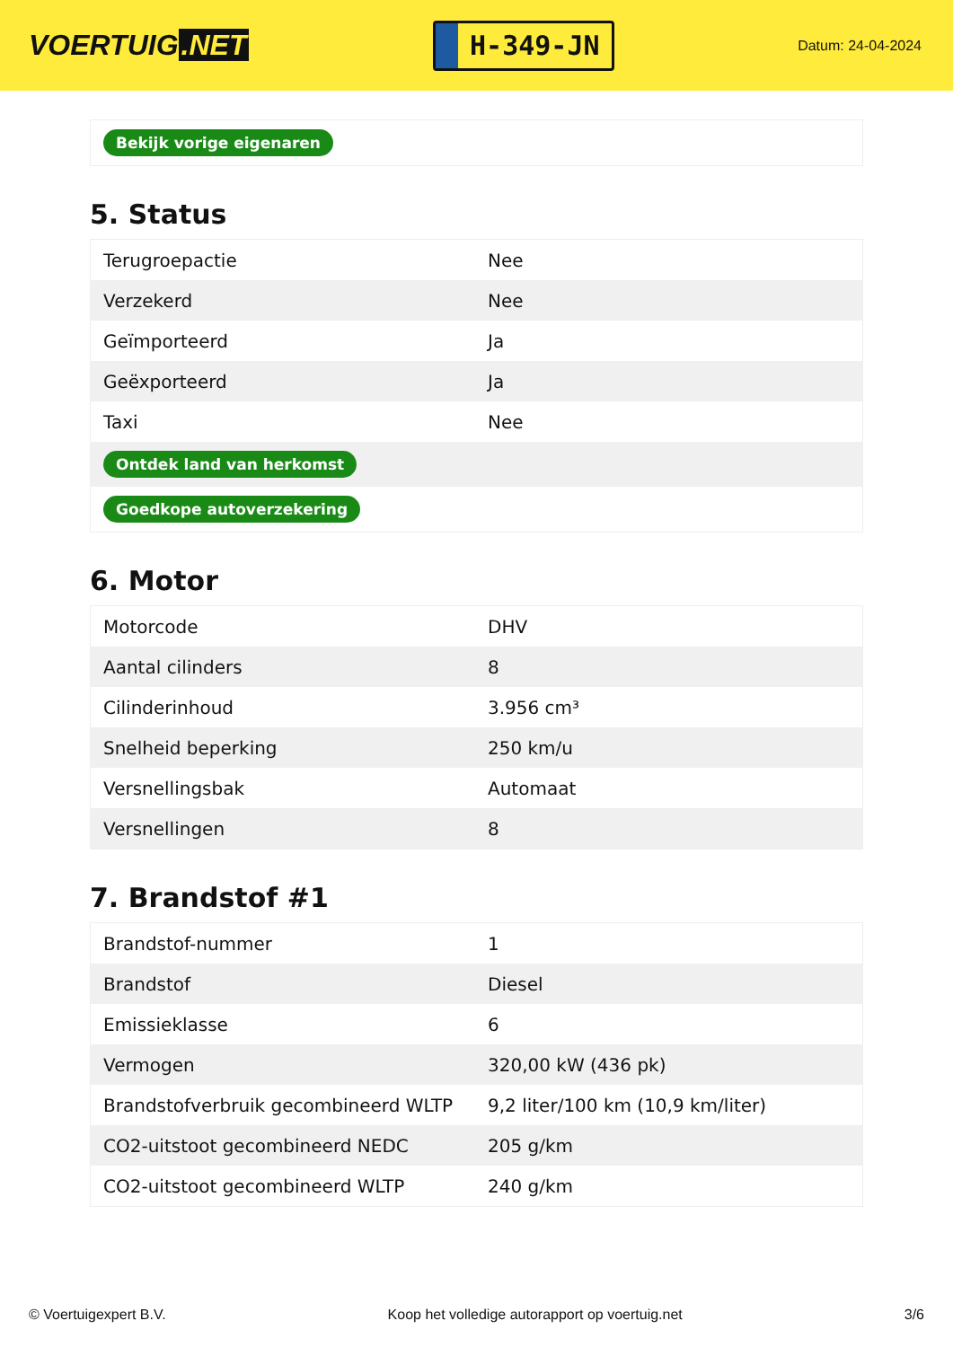VOERTUIG.NET
H-349-JN
Datum: 24-04-2024
| Bekijk vorige eigenaren |
5. Status
| Terugroepactie | Nee |
| Verzekerd | Nee |
| Geïmporteerd | Ja |
| Geëxporteerd | Ja |
| Taxi | Nee |
| Ontdek land van herkomst | |
| Goedkope autoverzekering | |
6. Motor
| Motorcode | DHV |
| Aantal cilinders | 8 |
| Cilinderinhoud | 3.956 cm³ |
| Snelheid beperking | 250 km/u |
| Versnellingsbak | Automaat |
| Versnellingen | 8 |
7. Brandstof #1
| Brandstof-nummer | 1 |
| Brandstof | Diesel |
| Emissieklasse | 6 |
| Vermogen | 320,00 kW (436 pk) |
| Brandstofverbruik gecombineerd WLTP | 9,2 liter/100 km (10,9 km/liter) |
| CO2-uitstoot gecombineerd NEDC | 205 g/km |
| CO2-uitstoot gecombineerd WLTP | 240 g/km |
© Voertuigexpert B.V. Koop het volledige autorapport op voertuig.net 3/6